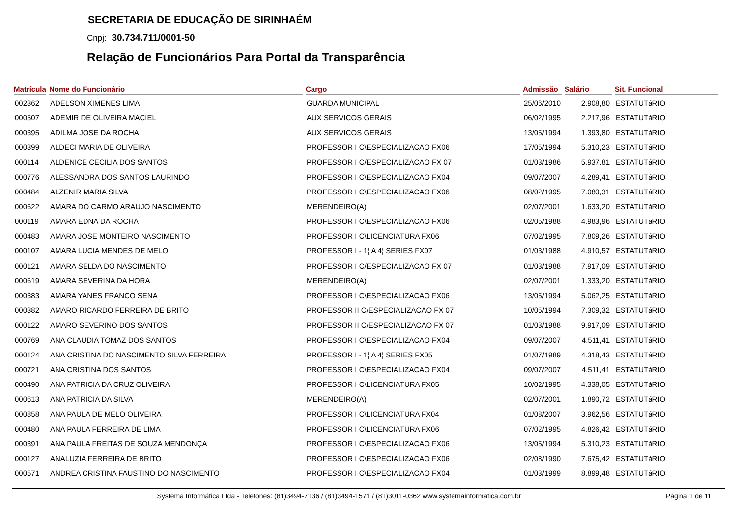SECRETARIA DE EDUCAÇÃO DE SIRINHAÉM
Cnpj: 30.734.711/0001-50
Relação de Funcionários Para Portal da Transparência
| Matrícula | Nome do Funcionário | Cargo | Admissão | Salário | Sit. Funcional |
| --- | --- | --- | --- | --- | --- |
| 002362 | ADELSON XIMENES LIMA | GUARDA MUNICIPAL | 25/06/2010 | 2.908,80 | ESTATUTáRIO |
| 000507 | ADEMIR DE OLIVEIRA MACIEL | AUX SERVICOS GERAIS | 06/02/1995 | 2.217,96 | ESTATUTáRIO |
| 000395 | ADILMA JOSE DA ROCHA | AUX SERVICOS GERAIS | 13/05/1994 | 1.393,80 | ESTATUTáRIO |
| 000399 | ALDECI MARIA DE OLIVEIRA | PROFESSOR I C\ESPECIALIZACAO FX06 | 17/05/1994 | 5.310,23 | ESTATUTáRIO |
| 000114 | ALDENICE CECILIA DOS SANTOS | PROFESSOR I C/ESPECIALIZACAO FX 07 | 01/03/1986 | 5.937,81 | ESTATUTáRIO |
| 000776 | ALESSANDRA DOS SANTOS LAURINDO | PROFESSOR I C\ESPECIALIZACAO FX04 | 09/07/2007 | 4.289,41 | ESTATUTáRIO |
| 000484 | ALZENIR MARIA SILVA | PROFESSOR I C\ESPECIALIZACAO FX06 | 08/02/1995 | 7.080,31 | ESTATUTáRIO |
| 000622 | AMARA DO CARMO ARAUJO NASCIMENTO | MERENDEIRO(A) | 02/07/2001 | 1.633,20 | ESTATUTáRIO |
| 000119 | AMARA EDNA DA ROCHA | PROFESSOR I C\ESPECIALIZACAO FX06 | 02/05/1988 | 4.983,96 | ESTATUTáRIO |
| 000483 | AMARA JOSE MONTEIRO NASCIMENTO | PROFESSOR I C\LICENCIATURA FX06 | 07/02/1995 | 7.809,26 | ESTATUTáRIO |
| 000107 | AMARA LUCIA MENDES DE MELO | PROFESSOR I - 1¦ A 4¦ SERIES FX07 | 01/03/1988 | 4.910,57 | ESTATUTáRIO |
| 000121 | AMARA SELDA DO NASCIMENTO | PROFESSOR I C/ESPECIALIZACAO FX 07 | 01/03/1988 | 7.917,09 | ESTATUTáRIO |
| 000619 | AMARA SEVERINA DA HORA | MERENDEIRO(A) | 02/07/2001 | 1.333,20 | ESTATUTáRIO |
| 000383 | AMARA YANES FRANCO SENA | PROFESSOR I C\ESPECIALIZACAO FX06 | 13/05/1994 | 5.062,25 | ESTATUTáRIO |
| 000382 | AMARO RICARDO FERREIRA DE BRITO | PROFESSOR II C/ESPECIALIZACAO FX 07 | 10/05/1994 | 7.309,32 | ESTATUTáRIO |
| 000122 | AMARO SEVERINO DOS SANTOS | PROFESSOR II C/ESPECIALIZACAO FX 07 | 01/03/1988 | 9.917,09 | ESTATUTáRIO |
| 000769 | ANA CLAUDIA TOMAZ DOS SANTOS | PROFESSOR I C\ESPECIALIZACAO FX04 | 09/07/2007 | 4.511,41 | ESTATUTáRIO |
| 000124 | ANA CRISTINA DO NASCIMENTO SILVA FERREIRA | PROFESSOR I - 1¦ A 4¦ SERIES FX05 | 01/07/1989 | 4.318,43 | ESTATUTáRIO |
| 000721 | ANA CRISTINA DOS SANTOS | PROFESSOR I C\ESPECIALIZACAO FX04 | 09/07/2007 | 4.511,41 | ESTATUTáRIO |
| 000490 | ANA PATRICIA DA CRUZ OLIVEIRA | PROFESSOR I C\LICENCIATURA FX05 | 10/02/1995 | 4.338,05 | ESTATUTáRIO |
| 000613 | ANA PATRICIA DA SILVA | MERENDEIRO(A) | 02/07/2001 | 1.890,72 | ESTATUTáRIO |
| 000858 | ANA PAULA DE MELO OLIVEIRA | PROFESSOR I C\LICENCIATURA FX04 | 01/08/2007 | 3.962,56 | ESTATUTáRIO |
| 000480 | ANA PAULA FERREIRA DE LIMA | PROFESSOR I C\LICENCIATURA FX06 | 07/02/1995 | 4.826,42 | ESTATUTáRIO |
| 000391 | ANA PAULA FREITAS DE SOUZA MENDONÇA | PROFESSOR I C\ESPECIALIZACAO FX06 | 13/05/1994 | 5.310,23 | ESTATUTáRIO |
| 000127 | ANALUZIA FERREIRA DE BRITO | PROFESSOR I C\ESPECIALIZACAO FX06 | 02/08/1990 | 7.675,42 | ESTATUTáRIO |
| 000571 | ANDREA CRISTINA FAUSTINO DO NASCIMENTO | PROFESSOR I C\ESPECIALIZACAO FX04 | 01/03/1999 | 8.899,48 | ESTATUTáRIO |
Systema Informática Ltda - Telefones: (81)3494-7136 / (81)3494-1571 / (81)3011-0362 www.systemainformatica.com.br Página 1 de 11